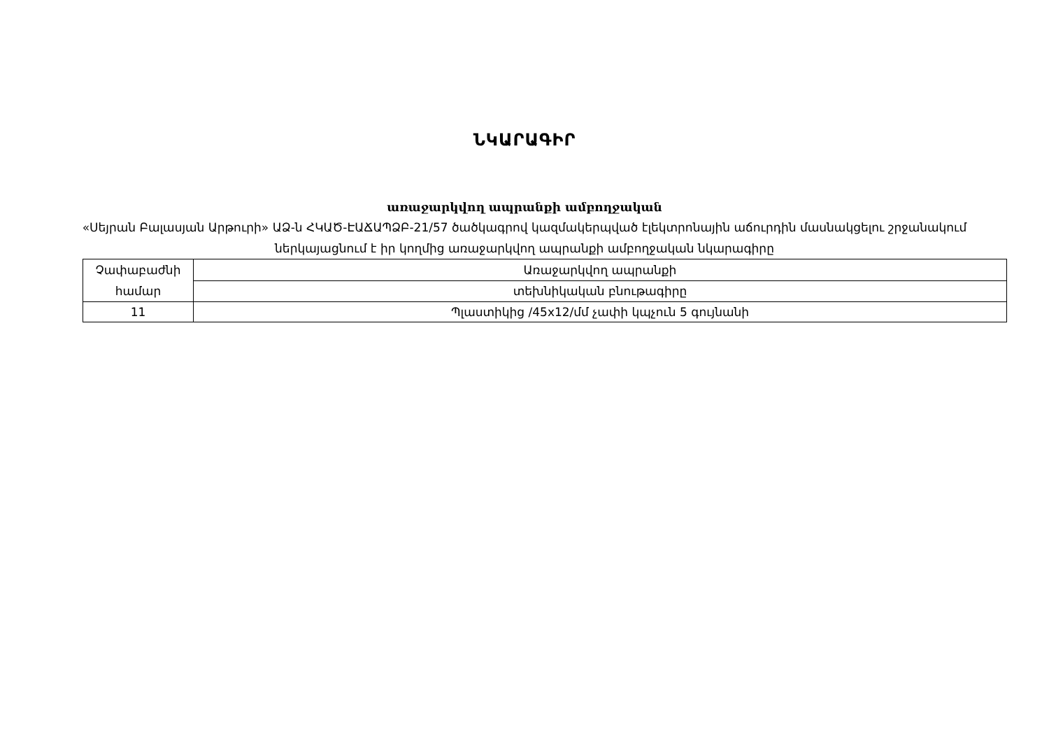ՆԿԱՐԱԳԻՐ
առաջարկվող ապրանքի ամբողջական
«Սեյրան Բալասյան Արթուրի» ԱՁ-ն ՀԿԱԾ-ԷԱՃԱՊՁԲ-21/57 ծածկագրով կազմակերպված էլեկտրոնային աճուրդին մասնակցելու շրջանակում ներկայացնում է իր կողմից առաջարկվող ապրանքի ամբողջական նկարագիրը
| Չափաբաժնի համար | Առաջարկվող ապրանքի |
| | տեխնիկական բնութագիրը |
| 11 | Պլաստիկից /45x12/մմ չափի կպչուն 5 գույնանի |